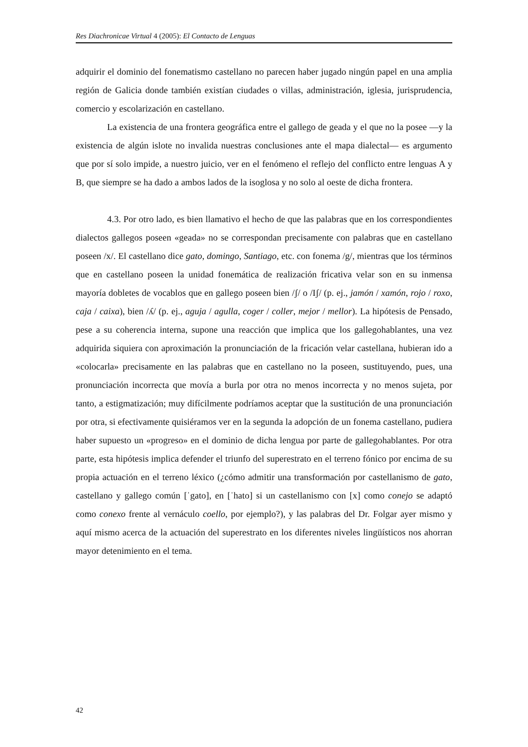Res Diachronicae Virtual 4 (2005): El Contacto de Lenguas
adquirir el dominio del fonematismo castellano no parecen haber jugado ningún papel en una amplia región de Galicia donde también existían ciudades o villas, administración, iglesia, jurisprudencia, comercio y escolarización en castellano.
La existencia de una frontera geográfica entre el gallego de geada y el que no la posee —y la existencia de algún islote no invalida nuestras conclusiones ante el mapa dialectal— es argumento que por sí solo impide, a nuestro juicio, ver en el fenómeno el reflejo del conflicto entre lenguas A y B, que siempre se ha dado a ambos lados de la isoglosa y no solo al oeste de dicha frontera.
4.3. Por otro lado, es bien llamativo el hecho de que las palabras que en los correspondientes dialectos gallegos poseen «geada» no se correspondan precisamente con palabras que en castellano poseen /x/. El castellano dice gato, domingo, Santiago, etc. con fonema /g/, mientras que los términos que en castellano poseen la unidad fonemática de realización fricativa velar son en su inmensa mayoría dobletes de vocablos que en gallego poseen bien /ʃ/ o /Iʃ/ (p. ej., jamón / xamón, rojo / roxo, caja / caixa), bien /ʎ/ (p. ej., aguja / agulla, coger / coller, mejor / mellor). La hipótesis de Pensado, pese a su coherencia interna, supone una reacción que implica que los gallegohablantes, una vez adquirida siquiera con aproximación la pronunciación de la fricación velar castellana, hubieran ido a «colocarla» precisamente en las palabras que en castellano no la poseen, sustituyendo, pues, una pronunciación incorrecta que movía a burla por otra no menos incorrecta y no menos sujeta, por tanto, a estigmatización; muy difícilmente podríamos aceptar que la sustitución de una pronunciación por otra, si efectivamente quisiéramos ver en la segunda la adopción de un fonema castellano, pudiera haber supuesto un «progreso» en el dominio de dicha lengua por parte de gallegohablantes. Por otra parte, esta hipótesis implica defender el triunfo del superestrato en el terreno fónico por encima de su propia actuación en el terreno léxico (¿cómo admitir una transformación por castellanismo de gato, castellano y gallego común [ˈgato], en [ˈhato] si un castellanismo con [x] como conejo se adaptó como conexo frente al vernáculo coello, por ejemplo?), y las palabras del Dr. Folgar ayer mismo y aquí mismo acerca de la actuación del superestrato en los diferentes niveles lingüísticos nos ahorran mayor detenimiento en el tema.
42